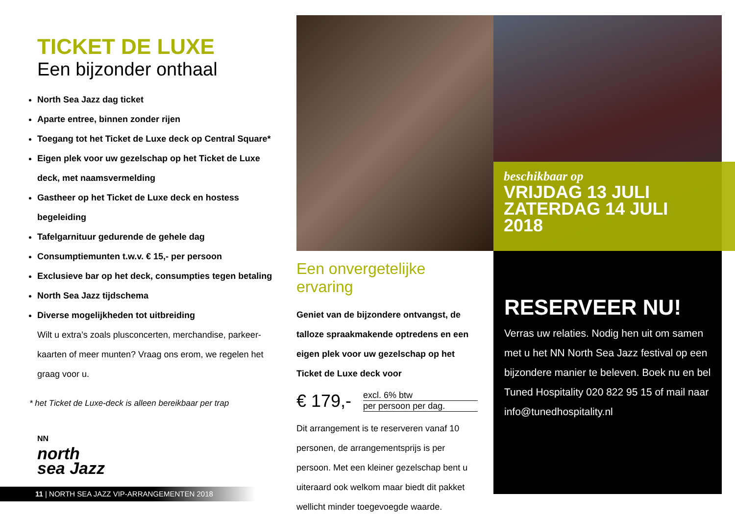TICKET DE LUXE
Een bijzonder onthaal
North Sea Jazz dag ticket
Aparte entree, binnen zonder rijen
Toegang tot het Ticket de Luxe deck op Central Square*
Eigen plek voor uw gezelschap op het Ticket de Luxe deck, met naamsvermelding
Gastheer op het Ticket de Luxe deck en hostess begeleiding
Tafelgarnituur gedurende de gehele dag
Consumptiemunten t.w.v. € 15,- per persoon
Exclusieve bar op het deck, consumpties tegen betaling
North Sea Jazz tijdschema
Diverse mogelijkheden tot uitbreiding
Wilt u extra’s zoals plusconcerten, merchandise, parkeer-kaarten of meer munten? Vraag ons erom, we regelen het graag voor u.
* het Ticket de Luxe-deck is alleen bereikbaar per trap
NN
north
sea Jazz
11 | NORTH SEA JAZZ VIP-ARRANGEMENTEN 2018
beschikbaar op
VRIJDAG 13 JULI
ZATERDAG 14 JULI
2018
Een onvergetelijke ervaring
Geniet van de bijzondere ontvangst, de talloze spraakmakende optredens en een eigen plek voor uw gezelschap op het Ticket de Luxe deck voor
€ 179,-
excl. 6% btw
per persoon per dag.
Dit arrangement is te reserveren vanaf 10 personen, de arrangementsprijs is per persoon. Met een kleiner gezelschap bent u uiteraard ook welkom maar biedt dit pakket wellicht minder toegevoegde waarde.
RESERVEER NU!
Verras uw relaties. Nodig hen uit om samen met u het NN North Sea Jazz festival op een bijzondere manier te beleven. Boek nu en bel Tuned Hospitality 020 822 95 15 of mail naar info@tunedhospitality.nl